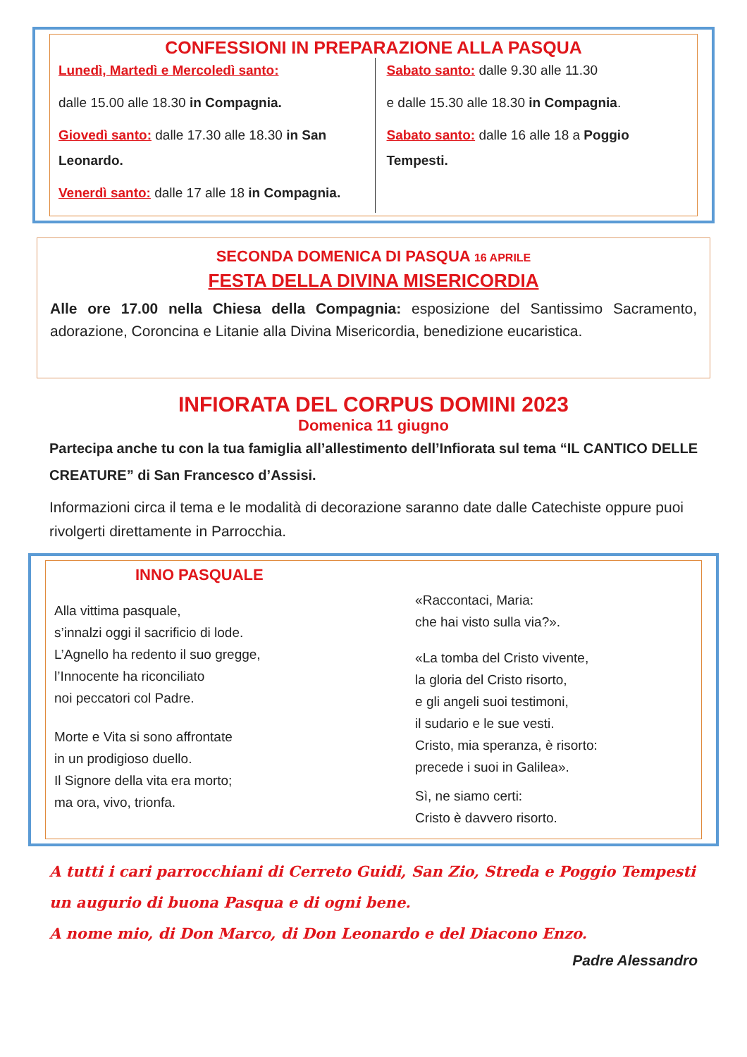CONFESSIONI IN PREPARAZIONE ALLA PASQUA
Lunedì, Martedì e Mercoledì santo:
dalle 15.00 alle 18.30 in Compagnia.
Giovedì santo: dalle 17.30 alle 18.30 in San Leonardo.
Venerdì santo: dalle 17 alle 18 in Compagnia.
Sabato santo: dalle 9.30 alle 11.30
e dalle 15.30 alle 18.30 in Compagnia.
Sabato santo: dalle 16 alle 18 a Poggio Tempesti.
SECONDA DOMENICA DI PASQUA 16 APRILE
FESTA DELLA DIVINA MISERICORDIA
Alle ore 17.00 nella Chiesa della Compagnia: esposizione del Santissimo Sacramento, adorazione, Coroncina e Litanie alla Divina Misericordia, benedizione eucaristica.
INFIORATA DEL CORPUS DOMINI 2023
Domenica 11 giugno
Partecipa anche tu con la tua famiglia all’allestimento dell’Infiorata sul tema “IL CANTICO DELLE CREATURE” di San Francesco d’Assisi.
Informazioni circa il tema e le modalità di decorazione saranno date dalle Catechiste oppure puoi rivolgerti direttamente in Parrocchia.
INNO PASQUALE
Alla vittima pasquale,
s’innalzi oggi il sacrificio di lode.
L’Agnello ha redento il suo gregge,
l’Innocente ha riconciliato
noi peccatori col Padre.
Morte e Vita si sono affrontate
in un prodigioso duello.
Il Signore della vita era morto;
ma ora, vivo, trionfa.
«Raccontaci, Maria:
che hai visto sulla via?».
«La tomba del Cristo vivente,
la gloria del Cristo risorto,
e gli angeli suoi testimoni,
il sudario e le sue vesti.
Cristo, mia speranza, è risorto:
precede i suoi in Galilea».
Sì, ne siamo certi:
Cristo è davvero risorto.
A tutti i cari parrocchiani di Cerreto Guidi, San Zio, Streda e Poggio Tempesti un augurio di buona Pasqua e di ogni bene.
A nome mio, di Don Marco, di Don Leonardo e del Diacono Enzo.
Padre Alessandro